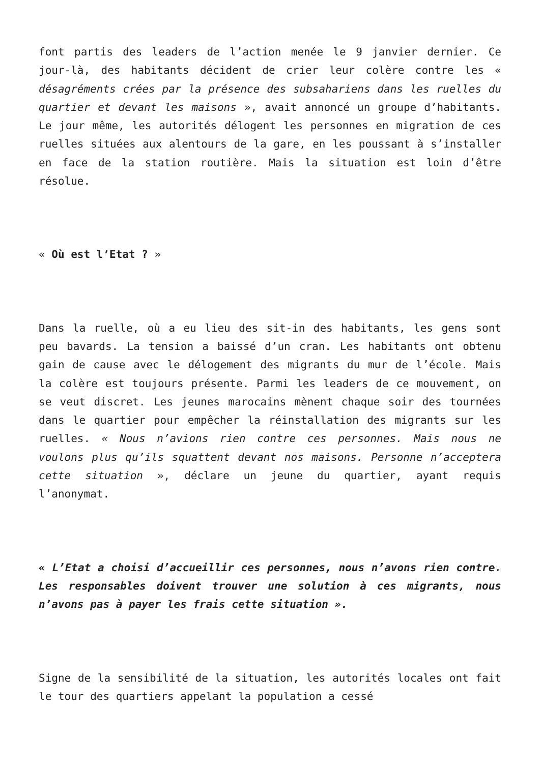font partis des leaders de l’action menée le 9 janvier dernier. Ce jour-là, des habitants décident de crier leur colère contre les « désagréments crées par la présence des subsahariens dans les ruelles du quartier et devant les maisons », avait annoncé un groupe d’habitants. Le jour même, les autorités délogent les personnes en migration de ces ruelles situées aux alentours de la gare, en les poussant à s’installer en face de la station routière. Mais la situation est loin d’être résolue.
« Où est l’Etat ? »
Dans la ruelle, où a eu lieu des sit-in des habitants, les gens sont peu bavards. La tension a baissé d’un cran. Les habitants ont obtenu gain de cause avec le délogement des migrants du mur de l’école. Mais la colère est toujours présente. Parmi les leaders de ce mouvement, on se veut discret. Les jeunes marocains mènent chaque soir des tournées dans le quartier pour empêcher la réinstallation des migrants sur les ruelles. « Nous n’avions rien contre ces personnes. Mais nous ne voulons plus qu’ils squattent devant nos maisons. Personne n’acceptera cette situation », déclare un jeune du quartier, ayant requis l’anonymat.
« L’Etat a choisi d’accueillir ces personnes, nous n’avons rien contre. Les responsables doivent trouver une solution à ces migrants, nous n’avons pas à payer les frais cette situation ».
Signe de la sensibilité de la situation, les autorités locales ont fait le tour des quartiers appelant la population a cessé